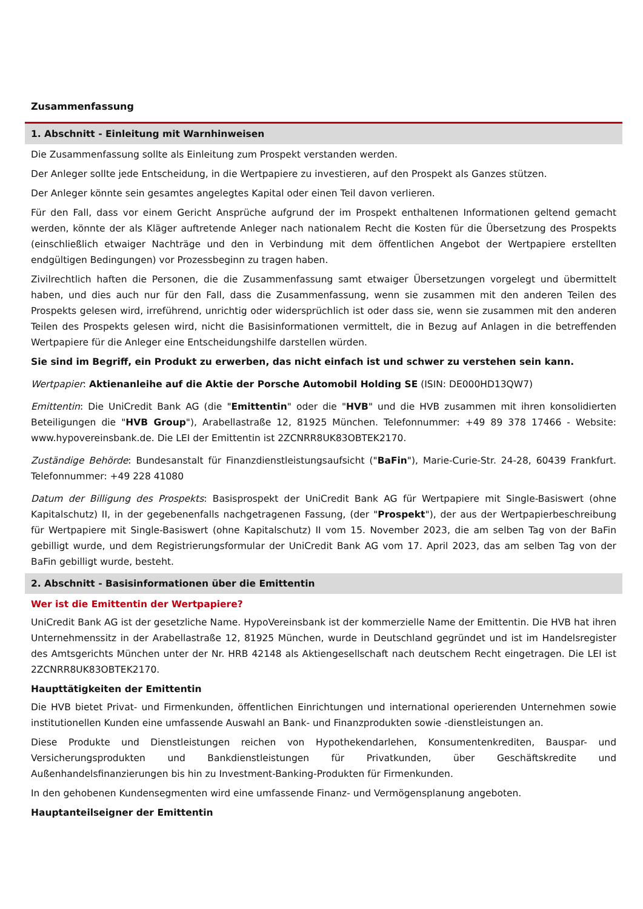Zusammenfassung
1. Abschnitt - Einleitung mit Warnhinweisen
Die Zusammenfassung sollte als Einleitung zum Prospekt verstanden werden.
Der Anleger sollte jede Entscheidung, in die Wertpapiere zu investieren, auf den Prospekt als Ganzes stützen.
Der Anleger könnte sein gesamtes angelegtes Kapital oder einen Teil davon verlieren.
Für den Fall, dass vor einem Gericht Ansprüche aufgrund der im Prospekt enthaltenen Informationen geltend gemacht werden, könnte der als Kläger auftretende Anleger nach nationalem Recht die Kosten für die Übersetzung des Prospekts (einschließlich etwaiger Nachträge und den in Verbindung mit dem öffentlichen Angebot der Wertpapiere erstellten endgültigen Bedingungen) vor Prozessbeginn zu tragen haben.
Zivilrechtlich haften die Personen, die die Zusammenfassung samt etwaiger Übersetzungen vorgelegt und übermittelt haben, und dies auch nur für den Fall, dass die Zusammenfassung, wenn sie zusammen mit den anderen Teilen des Prospekts gelesen wird, irreführend, unrichtig oder widersprüchlich ist oder dass sie, wenn sie zusammen mit den anderen Teilen des Prospekts gelesen wird, nicht die Basisinformationen vermittelt, die in Bezug auf Anlagen in die betreffenden Wertpapiere für die Anleger eine Entscheidungshilfe darstellen würden.
Sie sind im Begriff, ein Produkt zu erwerben, das nicht einfach ist und schwer zu verstehen sein kann.
Wertpapier: Aktienanleihe auf die Aktie der Porsche Automobil Holding SE (ISIN: DE000HD13QW7)
Emittentin: Die UniCredit Bank AG (die "Emittentin" oder die "HVB" und die HVB zusammen mit ihren konsolidierten Beteiligungen die "HVB Group"), Arabellastraße 12, 81925 München. Telefonnummer: +49 89 378 17466 - Website: www.hypovereinsbank.de. Die LEI der Emittentin ist 2ZCNRR8UK83OBTEK2170.
Zuständige Behörde: Bundesanstalt für Finanzdienstleistungsaufsicht ("BaFin"), Marie-Curie-Str. 24-28, 60439 Frankfurt. Telefonnummer: +49 228 41080
Datum der Billigung des Prospekts: Basisprospekt der UniCredit Bank AG für Wertpapiere mit Single-Basiswert (ohne Kapitalschutz) II, in der gegebenenfalls nachgetragenen Fassung, (der "Prospekt"), der aus der Wertpapierbeschreibung für Wertpapiere mit Single-Basiswert (ohne Kapitalschutz) II vom 15. November 2023, die am selben Tag von der BaFin gebilligt wurde, und dem Registrierungsformular der UniCredit Bank AG vom 17. April 2023, das am selben Tag von der BaFin gebilligt wurde, besteht.
2. Abschnitt - Basisinformationen über die Emittentin
Wer ist die Emittentin der Wertpapiere?
UniCredit Bank AG ist der gesetzliche Name. HypoVereinsbank ist der kommerzielle Name der Emittentin. Die HVB hat ihren Unternehmenssitz in der Arabellastraße 12, 81925 München, wurde in Deutschland gegründet und ist im Handelsregister des Amtsgerichts München unter der Nr. HRB 42148 als Aktiengesellschaft nach deutschem Recht eingetragen. Die LEI ist 2ZCNRR8UK83OBTEK2170.
Haupttätigkeiten der Emittentin
Die HVB bietet Privat- und Firmenkunden, öffentlichen Einrichtungen und international operierenden Unternehmen sowie institutionellen Kunden eine umfassende Auswahl an Bank- und Finanzprodukten sowie -dienstleistungen an.
Diese Produkte und Dienstleistungen reichen von Hypothekendarlehen, Konsumentenkrediten, Bauspar- und Versicherungsprodukten und Bankdienstleistungen für Privatkunden, über Geschäftskredite und Außenhandelsfinanzierungen bis hin zu Investment-Banking-Produkten für Firmenkunden.
In den gehobenen Kundensegmenten wird eine umfassende Finanz- und Vermögensplanung angeboten.
Hauptanteilseigner der Emittentin